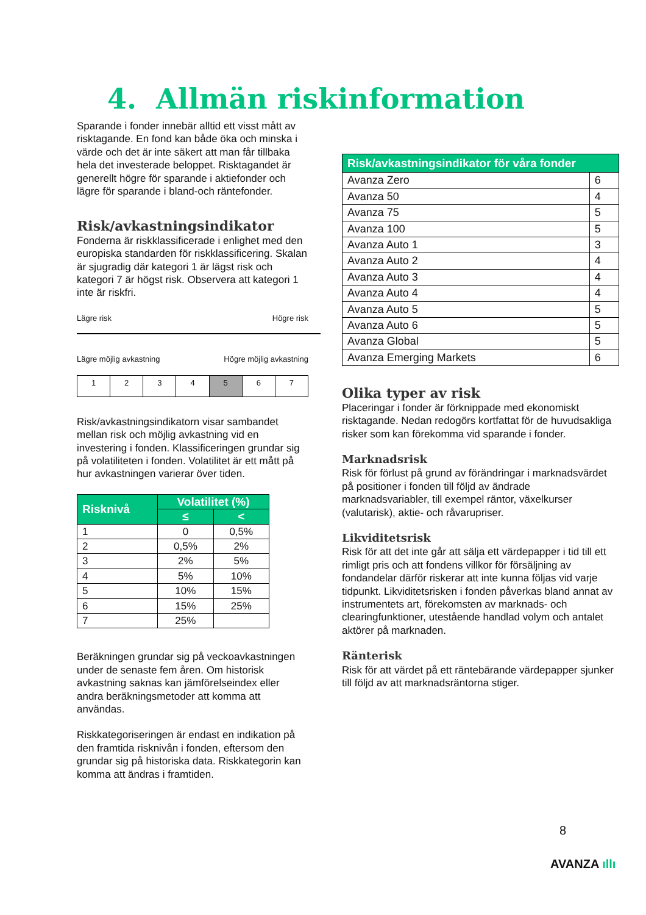4. Allmän riskinformation
Sparande i fonder innebär alltid ett visst mått av risktagande. En fond kan både öka och minska i värde och det är inte säkert att man får tillbaka hela det investerade beloppet. Risktagandet är generellt högre för sparande i aktiefonder och lägre för sparande i bland-och räntefonder.
Risk/avkastningsindikator
Fonderna är riskklassificerade i enlighet med den europiska standarden för riskklassificering. Skalan är sjugradig där kategori 1 är lägst risk och kategori 7 är högst risk. Observera att kategori 1 inte är riskfri.
Lägre risk Högre risk
Lägre möjlig avkastning Högre möjlig avkastning
| 1 | 2 | 3 | 4 | 5 | 6 | 7 |
Risk/avkastningsindikatorn visar sambandet mellan risk och möjlig avkastning vid en investering i fonden. Klassificeringen grundar sig på volatiliteten i fonden. Volatilitet är ett mått på hur avkastningen varierar över tiden.
| Risknivå | Volatilitet (%) | |
| --- | --- | --- |
| | ≤ | < |
| 1 | 0 | 0,5% |
| 2 | 0,5% | 2% |
| 3 | 2% | 5% |
| 4 | 5% | 10% |
| 5 | 10% | 15% |
| 6 | 15% | 25% |
| 7 | 25% | |
Beräkningen grundar sig på veckoavkastningen under de senaste fem åren. Om historisk avkastning saknas kan jämförelseindex eller andra beräkningsmetoder att komma att användas.
Riskkategoriseringen är endast en indikation på den framtida risknivån i fonden, eftersom den grundar sig på historiska data. Riskkategorin kan komma att ändras i framtiden.
| Risk/avkastningsindikator för våra fonder | |
| --- | --- |
| Avanza Zero | 6 |
| Avanza 50 | 4 |
| Avanza 75 | 5 |
| Avanza 100 | 5 |
| Avanza Auto 1 | 3 |
| Avanza Auto 2 | 4 |
| Avanza Auto 3 | 4 |
| Avanza Auto 4 | 4 |
| Avanza Auto 5 | 5 |
| Avanza Auto 6 | 5 |
| Avanza Global | 5 |
| Avanza Emerging Markets | 6 |
Olika typer av risk
Placeringar i fonder är förknippade med ekonomiskt risktagande. Nedan redogörs kortfattat för de huvudsakliga risker som kan förekomma vid sparande i fonder.
Marknadsrisk
Risk för förlust på grund av förändringar i marknadsvärdet på positioner i fonden till följd av ändrade marknadsvariabler, till exempel räntor, växelkurser (valutarisk), aktie- och råvarupriser.
Likviditetsrisk
Risk för att det inte går att sälja ett värdepapper i tid till ett rimligt pris och att fondens villkor för försäljning av fondandelar därför riskerar att inte kunna följas vid varje tidpunkt. Likviditetsrisken i fonden påverkas bland annat av instrumentets art, förekomsten av marknads- och clearingfunktioner, utestående handlad volym och antalet aktörer på marknaden.
Ränterisk
Risk för att värdet på ett räntebärande värdepapper sjunker till följd av att marknadsräntorna stiger.
8
AVANZA ıllı